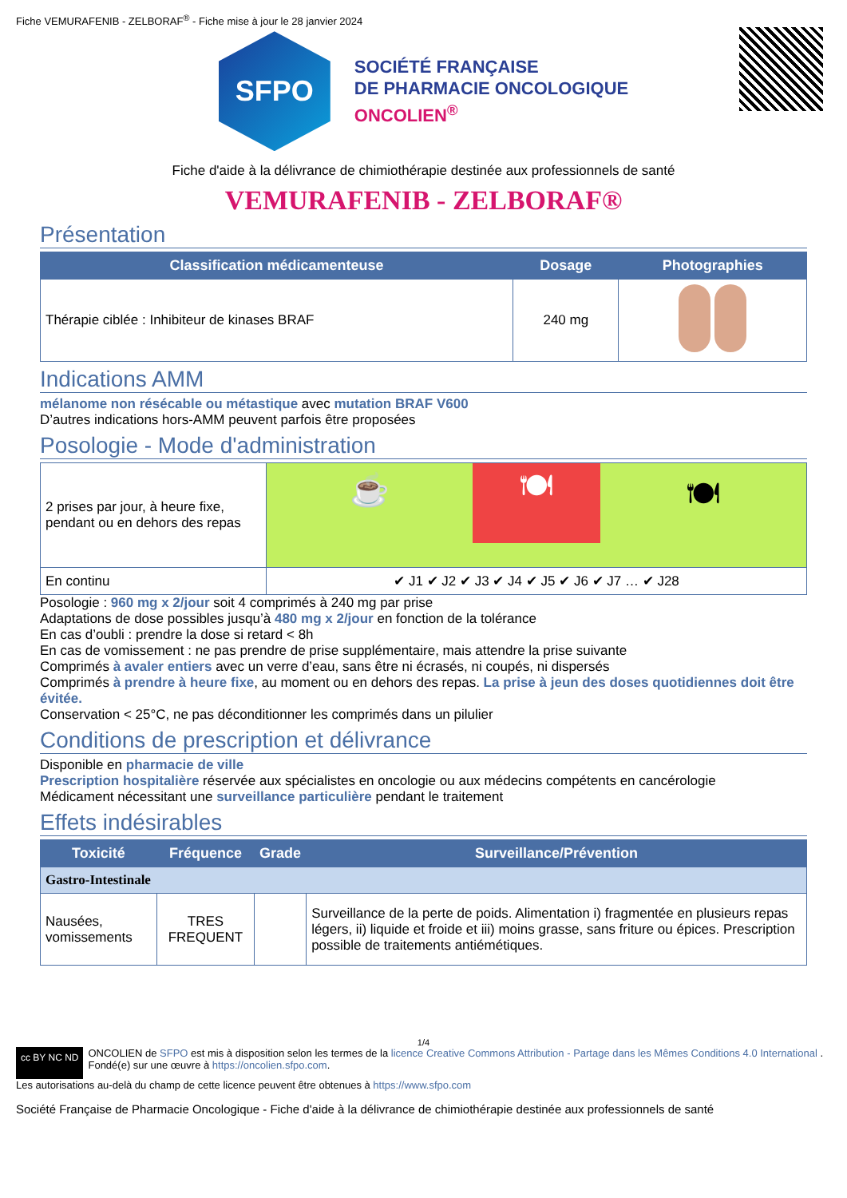Fiche VEMURAFENIB - ZELBORAF<sup>®</sup> - Fiche mise à jour le 28 janvier 2024
SFPO
SOCIÉTÉ FRANÇAISE
DE PHARMACIE ONCOLOGIQUE
ONCOLIEN<sup>®</sup>
Fiche d'aide à la délivrance de chimiothérapie destinée aux professionnels de santé
VEMURAFENIB - ZELBORAF®
Présentation
| Classification médicamenteuse | Dosage | Photographies |
| --- | --- | --- |
| Thérapie ciblée : Inhibiteur de kinases BRAF | 240 mg | |
Indications AMM
mélanome non résécable ou métastique avec mutation BRAF V600
D’autres indications hors-AMM peuvent parfois être proposées
Posologie - Mode d'administration
| 2 prises par jour, à heure fixe, pendant ou en dehors des repas | ☕ 🍽 🍽 |
| En continu | ✔ J1 ✔ J2 ✔ J3 ✔ J4 ✔ J5 ✔ J6 ✔ J7 … ✔ J28 |
Posologie : 960 mg x 2/jour soit 4 comprimés à 240 mg par prise
Adaptations de dose possibles jusqu’à 480 mg x 2/jour en fonction de la tolérance
En cas d’oubli : prendre la dose si retard < 8h
En cas de vomissement : ne pas prendre de prise supplémentaire, mais attendre la prise suivante
Comprimés à avaler entiers avec un verre d’eau, sans être ni écrasés, ni coupés, ni dispersés
Comprimés à prendre à heure fixe, au moment ou en dehors des repas. La prise à jeun des doses quotidiennes doit être évitée.
Conservation < 25°C, ne pas déconditionner les comprimés dans un pilulier
Conditions de prescription et délivrance
Disponible en pharmacie de ville
Prescription hospitalière réservée aux spécialistes en oncologie ou aux médecins compétents en cancérologie
Médicament nécessitant une surveillance particulière pendant le traitement
Effets indésirables
| Toxicité | Fréquence | Grade | Surveillance/Prévention |
| --- | --- | --- | --- |
| Gastro-Intestinale | | | |
| Nausées, vomissements | TRES FREQUENT | | Surveillance de la perte de poids. Alimentation i) fragmentée en plusieurs repas légers, ii) liquide et froide et iii) moins grasse, sans friture ou épices. Prescription possible de traitements antiémétiques. |
1/4
cc BY NC ND
ONCOLIEN de SFPO est mis à disposition selon les termes de la licence Creative Commons Attribution - Partage dans les Mêmes Conditions 4.0 International .
Fondé(e) sur une œuvre à https://oncolien.sfpo.com.
Les autorisations au-delà du champ de cette licence peuvent être obtenues à https://www.sfpo.com
Société Française de Pharmacie Oncologique - Fiche d'aide à la délivrance de chimiothérapie destinée aux professionnels de santé